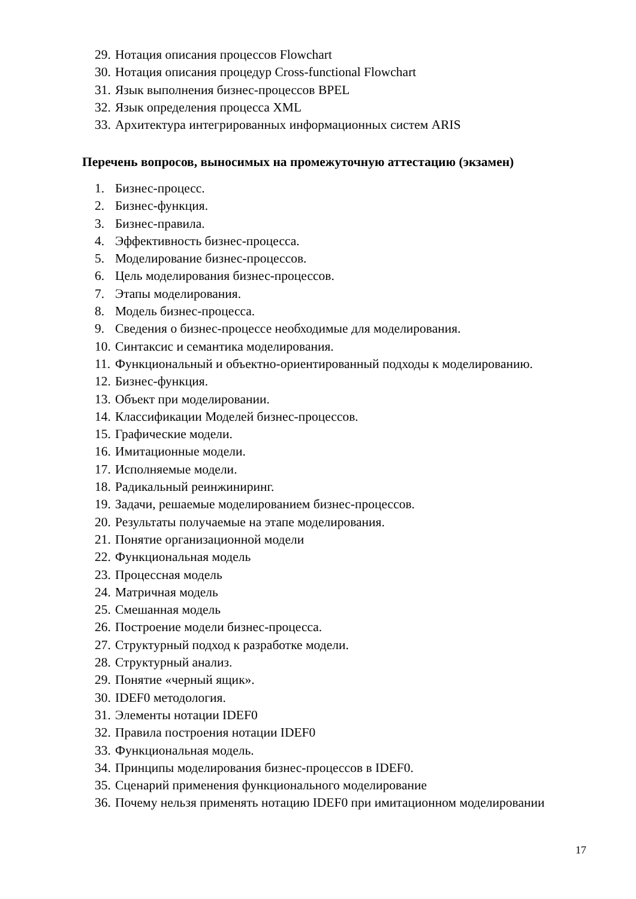29. Нотация описания процессов Flowchart
30. Нотация описания процедур Cross-functional Flowchart
31. Язык выполнения бизнес-процессов BPEL
32. Язык определения процесса XML
33. Архитектура интегрированных информационных систем ARIS
Перечень вопросов, выносимых на промежуточную аттестацию (экзамен)
1. Бизнес-процесс.
2. Бизнес-функция.
3. Бизнес-правила.
4. Эффективность бизнес-процесса.
5. Моделирование бизнес-процессов.
6. Цель моделирования бизнес-процессов.
7. Этапы моделирования.
8. Модель бизнес-процесса.
9. Сведения о бизнес-процессе необходимые для моделирования.
10. Синтаксис и семантика моделирования.
11. Функциональный и объектно-ориентированный подходы к моделированию.
12. Бизнес-функция.
13. Объект при моделировании.
14. Классификации Моделей бизнес-процессов.
15. Графические модели.
16. Имитационные модели.
17. Исполняемые модели.
18. Радикальный реинжиниринг.
19. Задачи, решаемые моделированием бизнес-процессов.
20. Результаты получаемые на этапе моделирования.
21. Понятие организационной модели
22. Функциональная модель
23. Процессная модель
24. Матричная модель
25. Смешанная модель
26. Построение модели бизнес-процесса.
27. Структурный подход к разработке модели.
28. Структурный анализ.
29. Понятие «черный ящик».
30. IDEF0 методология.
31. Элементы нотации IDEF0
32. Правила построения нотации IDEF0
33. Функциональная модель.
34. Принципы моделирования бизнес-процессов в IDEF0.
35. Сценарий применения функционального моделирование
36. Почему нельзя применять нотацию IDEF0 при имитационном моделировании
17